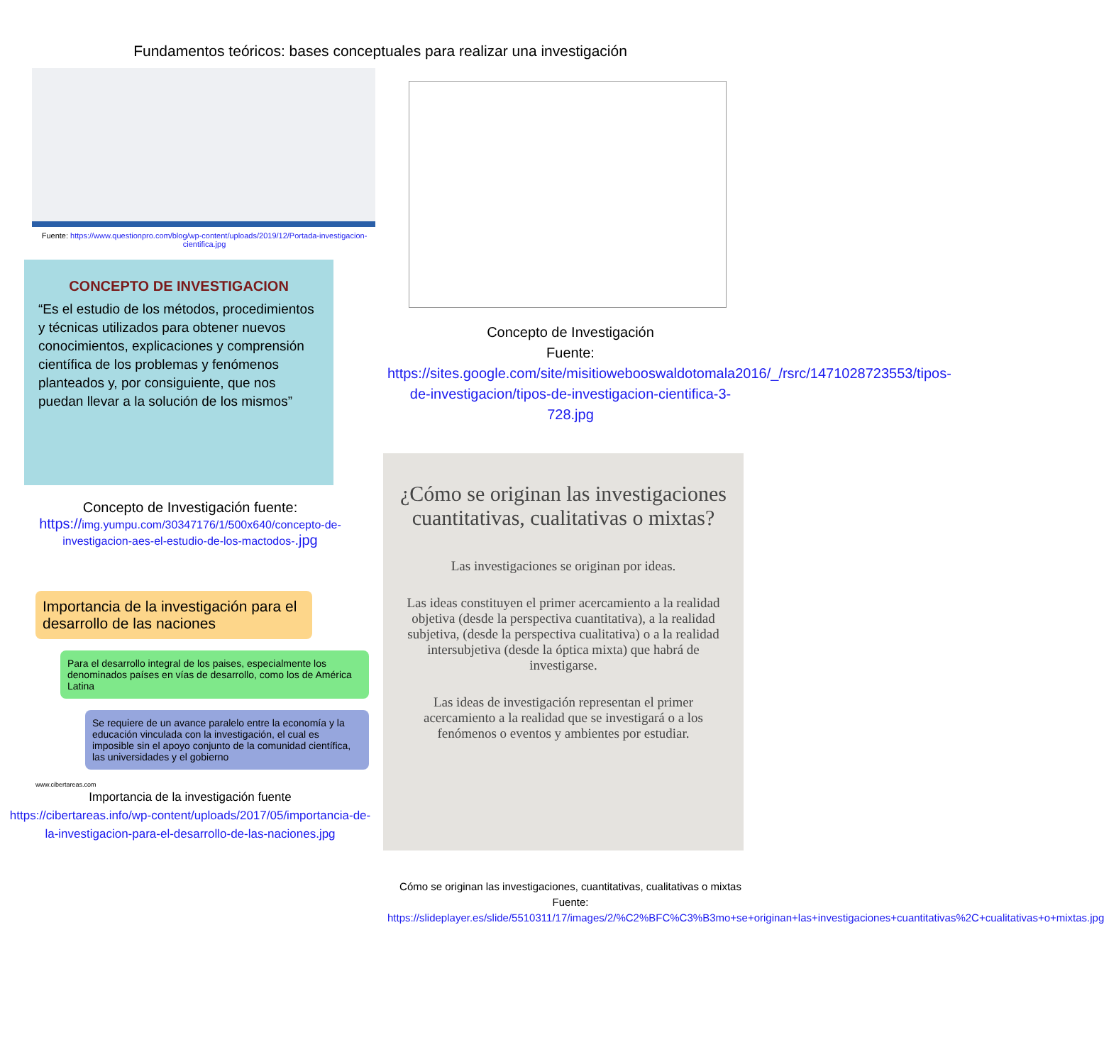Fundamentos teóricos: bases conceptuales para realizar una investigación
Fuente: https://www.questionpro.com/blog/wp-content/uploads/2019/12/Portada-investigacion-cientifica.jpg
CONCEPTO DE INVESTIGACION
“Es el estudio de los métodos, procedimientos y técnicas utilizados para obtener nuevos conocimientos, explicaciones y comprensión científica de los problemas y fenómenos planteados y, por consiguiente, que nos puedan llevar a la solución de los mismos”
Concepto de Investigación fuente:
https://img.yumpu.com/30347176/1/500x640/concepto-de-investigacion-aes-el-estudio-de-los-mactodos-.jpg
Importancia de la investigación para el desarrollo de las naciones
Para el desarrollo integral de los paises, especialmente los denominados países en vías de desarrollo, como los de América Latina
Se requiere de un avance paralelo entre la economía y la educación vinculada con la investigación, el cual es imposible sin el apoyo conjunto de la comunidad científica, las universidades y el gobierno
www.cibertareas.com
Importancia de la investigación fuente
https://cibertareas.info/wp-content/uploads/2017/05/importancia-de-la-investigacion-para-el-desarrollo-de-las-naciones.jpg
Concepto de Investigación
Fuente:
https://sites.google.com/site/misitiowebooswaldotomala2016/_/rsrc/1471028723553/tipos-de-investigacion/tipos-de-investigacion-cientifica-3-728.jpg
¿Cómo se originan las investigaciones cuantitativas, cualitativas o mixtas?
Las investigaciones se originan por ideas.
Las ideas constituyen el primer acercamiento a la realidad objetiva (desde la perspectiva cuantitativa), a la realidad subjetiva, (desde la perspectiva cualitativa) o a la realidad intersubjetiva (desde la óptica mixta) que habrá de investigarse.
Las ideas de investigación representan el primer acercamiento a la realidad que se investigará o a los fenómenos o eventos y ambientes por estudiar.
Cómo se originan las investigaciones, cuantitativas, cualitativas o mixtas
Fuente:
https://slideplayer.es/slide/5510311/17/images/2/%C2%BFC%C3%B3mo+se+originan+las+investigaciones+cuantitativas%2C+cualitativas+o+mixtas.jpg